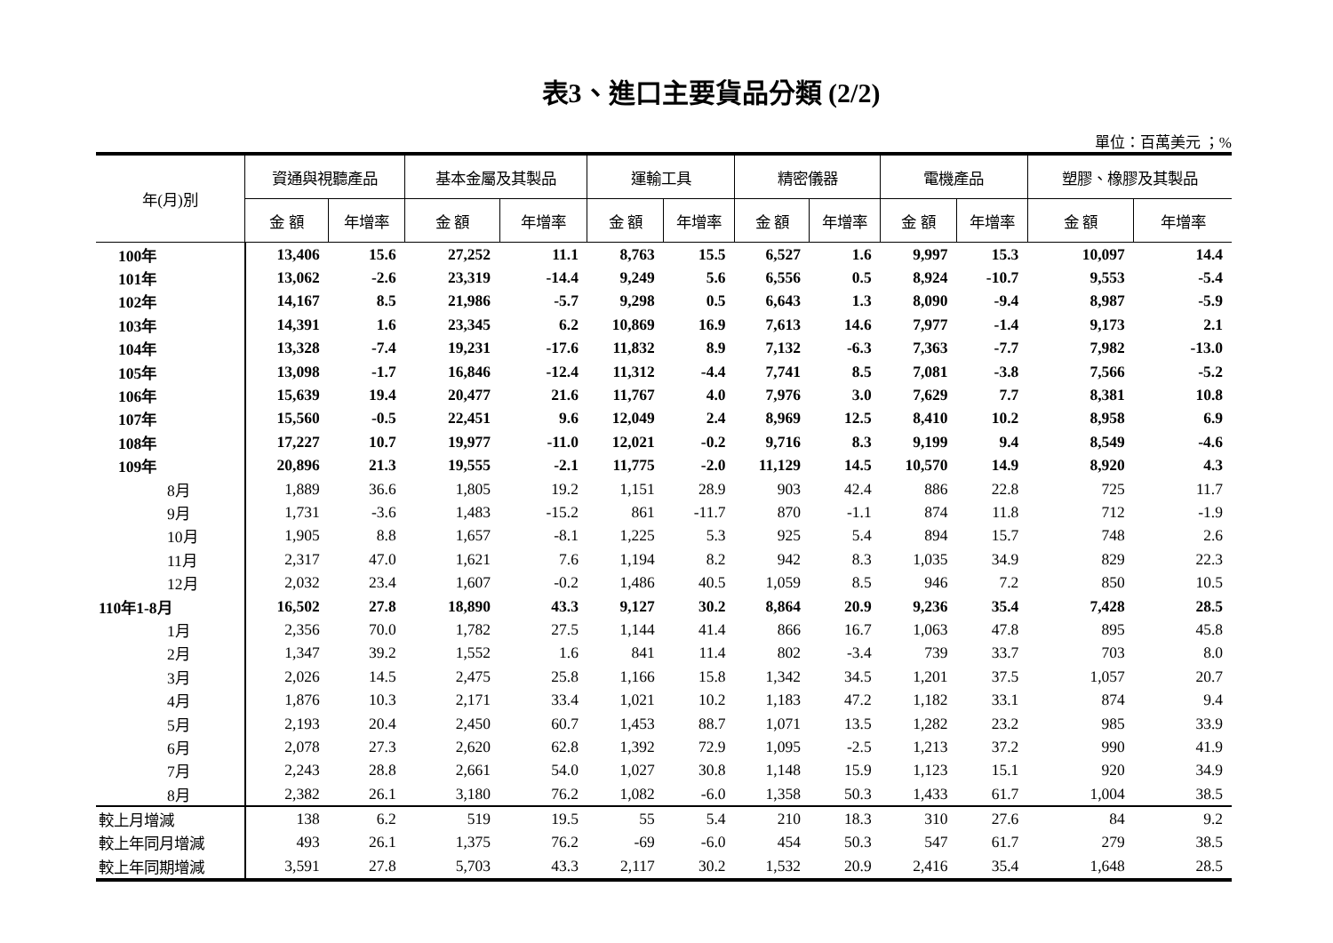表3、進口主要貨品分類 (2/2)
單位：百萬美元 ；%
| 年(月)別 | 資通與視聽產品 | | 基本金屬及其製品 | | 運輸工具 | | 精密儀器 | | 電機產品 | | 塑膠、橡膠及其製品 | |
| --- | --- | --- | --- | --- | --- | --- | --- | --- | --- | --- | --- | --- |
| | 金 額 | 年增率 | 金 額 | 年增率 | 金 額 | 年增率 | 金 額 | 年增率 | 金 額 | 年增率 | 金 額 | 年增率 |
| 100年 | 13,406 | 15.6 | 27,252 | 11.1 | 8,763 | 15.5 | 6,527 | 1.6 | 9,997 | 15.3 | 10,097 | 14.4 |
| 101年 | 13,062 | -2.6 | 23,319 | -14.4 | 9,249 | 5.6 | 6,556 | 0.5 | 8,924 | -10.7 | 9,553 | -5.4 |
| 102年 | 14,167 | 8.5 | 21,986 | -5.7 | 9,298 | 0.5 | 6,643 | 1.3 | 8,090 | -9.4 | 8,987 | -5.9 |
| 103年 | 14,391 | 1.6 | 23,345 | 6.2 | 10,869 | 16.9 | 7,613 | 14.6 | 7,977 | -1.4 | 9,173 | 2.1 |
| 104年 | 13,328 | -7.4 | 19,231 | -17.6 | 11,832 | 8.9 | 7,132 | -6.3 | 7,363 | -7.7 | 7,982 | -13.0 |
| 105年 | 13,098 | -1.7 | 16,846 | -12.4 | 11,312 | -4.4 | 7,741 | 8.5 | 7,081 | -3.8 | 7,566 | -5.2 |
| 106年 | 15,639 | 19.4 | 20,477 | 21.6 | 11,767 | 4.0 | 7,976 | 3.0 | 7,629 | 7.7 | 8,381 | 10.8 |
| 107年 | 15,560 | -0.5 | 22,451 | 9.6 | 12,049 | 2.4 | 8,969 | 12.5 | 8,410 | 10.2 | 8,958 | 6.9 |
| 108年 | 17,227 | 10.7 | 19,977 | -11.0 | 12,021 | -0.2 | 9,716 | 8.3 | 9,199 | 9.4 | 8,549 | -4.6 |
| 109年 | 20,896 | 21.3 | 19,555 | -2.1 | 11,775 | -2.0 | 11,129 | 14.5 | 10,570 | 14.9 | 8,920 | 4.3 |
| 8月 | 1,889 | 36.6 | 1,805 | 19.2 | 1,151 | 28.9 | 903 | 42.4 | 886 | 22.8 | 725 | 11.7 |
| 9月 | 1,731 | -3.6 | 1,483 | -15.2 | 861 | -11.7 | 870 | -1.1 | 874 | 11.8 | 712 | -1.9 |
| 10月 | 1,905 | 8.8 | 1,657 | -8.1 | 1,225 | 5.3 | 925 | 5.4 | 894 | 15.7 | 748 | 2.6 |
| 11月 | 2,317 | 47.0 | 1,621 | 7.6 | 1,194 | 8.2 | 942 | 8.3 | 1,035 | 34.9 | 829 | 22.3 |
| 12月 | 2,032 | 23.4 | 1,607 | -0.2 | 1,486 | 40.5 | 1,059 | 8.5 | 946 | 7.2 | 850 | 10.5 |
| 110年1-8月 | 16,502 | 27.8 | 18,890 | 43.3 | 9,127 | 30.2 | 8,864 | 20.9 | 9,236 | 35.4 | 7,428 | 28.5 |
| 1月 | 2,356 | 70.0 | 1,782 | 27.5 | 1,144 | 41.4 | 866 | 16.7 | 1,063 | 47.8 | 895 | 45.8 |
| 2月 | 1,347 | 39.2 | 1,552 | 1.6 | 841 | 11.4 | 802 | -3.4 | 739 | 33.7 | 703 | 8.0 |
| 3月 | 2,026 | 14.5 | 2,475 | 25.8 | 1,166 | 15.8 | 1,342 | 34.5 | 1,201 | 37.5 | 1,057 | 20.7 |
| 4月 | 1,876 | 10.3 | 2,171 | 33.4 | 1,021 | 10.2 | 1,183 | 47.2 | 1,182 | 33.1 | 874 | 9.4 |
| 5月 | 2,193 | 20.4 | 2,450 | 60.7 | 1,453 | 88.7 | 1,071 | 13.5 | 1,282 | 23.2 | 985 | 33.9 |
| 6月 | 2,078 | 27.3 | 2,620 | 62.8 | 1,392 | 72.9 | 1,095 | -2.5 | 1,213 | 37.2 | 990 | 41.9 |
| 7月 | 2,243 | 28.8 | 2,661 | 54.0 | 1,027 | 30.8 | 1,148 | 15.9 | 1,123 | 15.1 | 920 | 34.9 |
| 8月 | 2,382 | 26.1 | 3,180 | 76.2 | 1,082 | -6.0 | 1,358 | 50.3 | 1,433 | 61.7 | 1,004 | 38.5 |
| 較上月增減 | 138 | 6.2 | 519 | 19.5 | 55 | 5.4 | 210 | 18.3 | 310 | 27.6 | 84 | 9.2 |
| 較上年同月增減 | 493 | 26.1 | 1,375 | 76.2 | -69 | -6.0 | 454 | 50.3 | 547 | 61.7 | 279 | 38.5 |
| 較上年同期增減 | 3,591 | 27.8 | 5,703 | 43.3 | 2,117 | 30.2 | 1,532 | 20.9 | 2,416 | 35.4 | 1,648 | 28.5 |